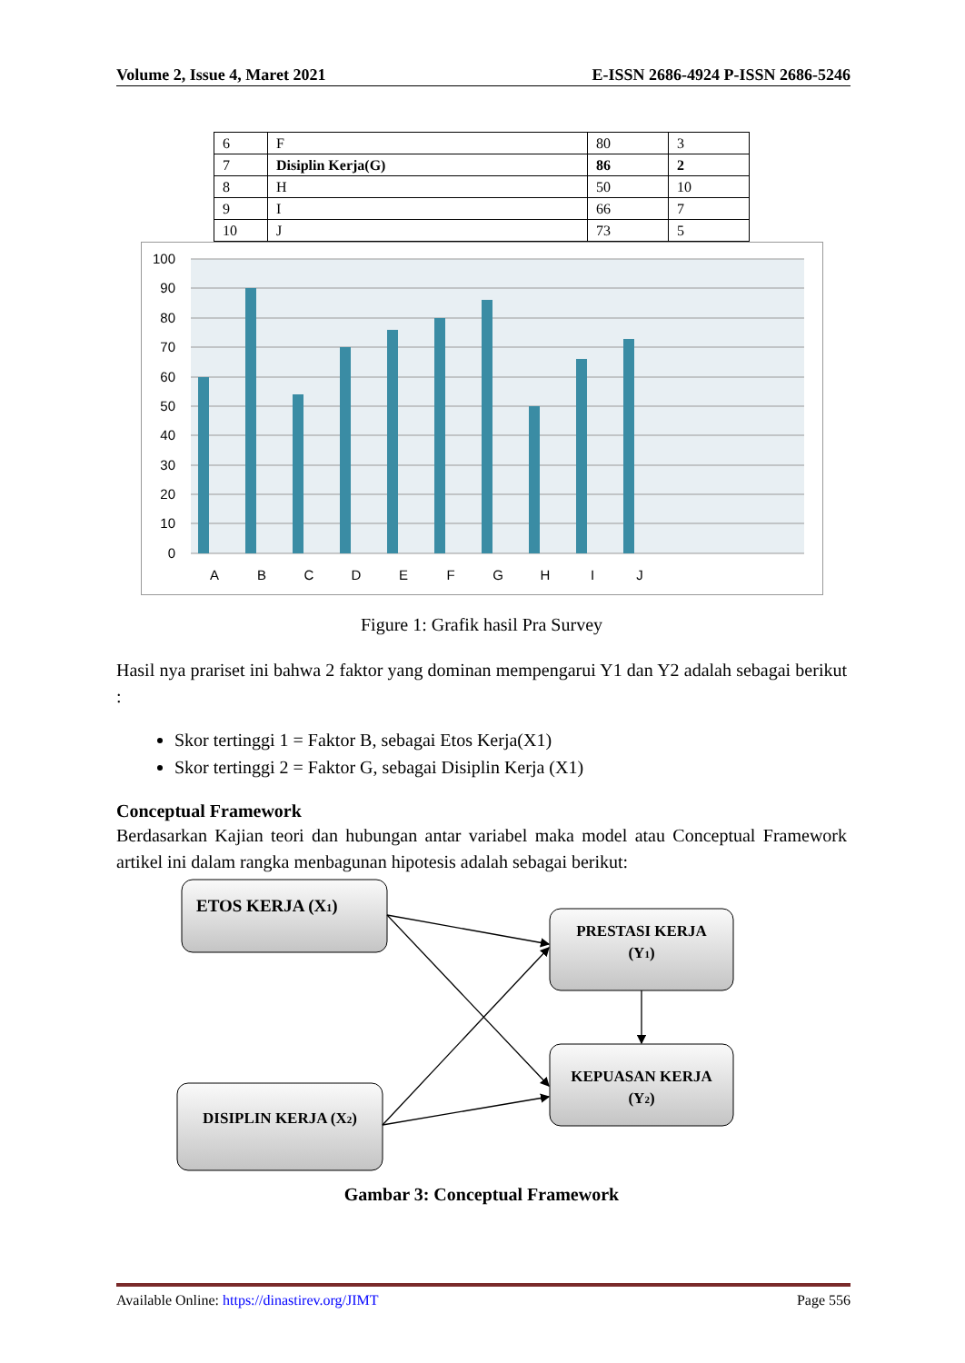Volume 2, Issue 4, Maret 2021 E-ISSN 2686-4924 P-ISSN 2686-5246
| 6 | F | 80 | 3 |
| 7 | Disiplin Kerja(G) | 86 | 2 |
| 8 | H | 50 | 10 |
| 9 | I | 66 | 7 |
| 10 | J | 73 | 5 |
100
90
80
70
60
50
40
30
20
10
0
A
B
C
D
E
F
G
H
I
J
Figure 1: Grafik hasil Pra Survey
Hasil nya prariset ini bahwa 2 faktor yang dominan mempengarui Y1 dan Y2 adalah sebagai berikut :
Skor tertinggi 1 = Faktor B, sebagai Etos Kerja(X1)
Skor tertinggi 2 = Faktor G, sebagai Disiplin Kerja (X1)
Conceptual Framework
Berdasarkan Kajian teori dan hubungan antar variabel maka model atau Conceptual Framework artikel ini dalam rangka menbagunan hipotesis adalah sebagai berikut:
ETOS KERJA (X1)
PRESTASI KERJA
(Y1)
KEPUASAN KERJA
(Y2)
DISIPLIN KERJA (X2)
Gambar 3: Conceptual Framework
Available Online: https://dinastirev.org/JIMT Page 556